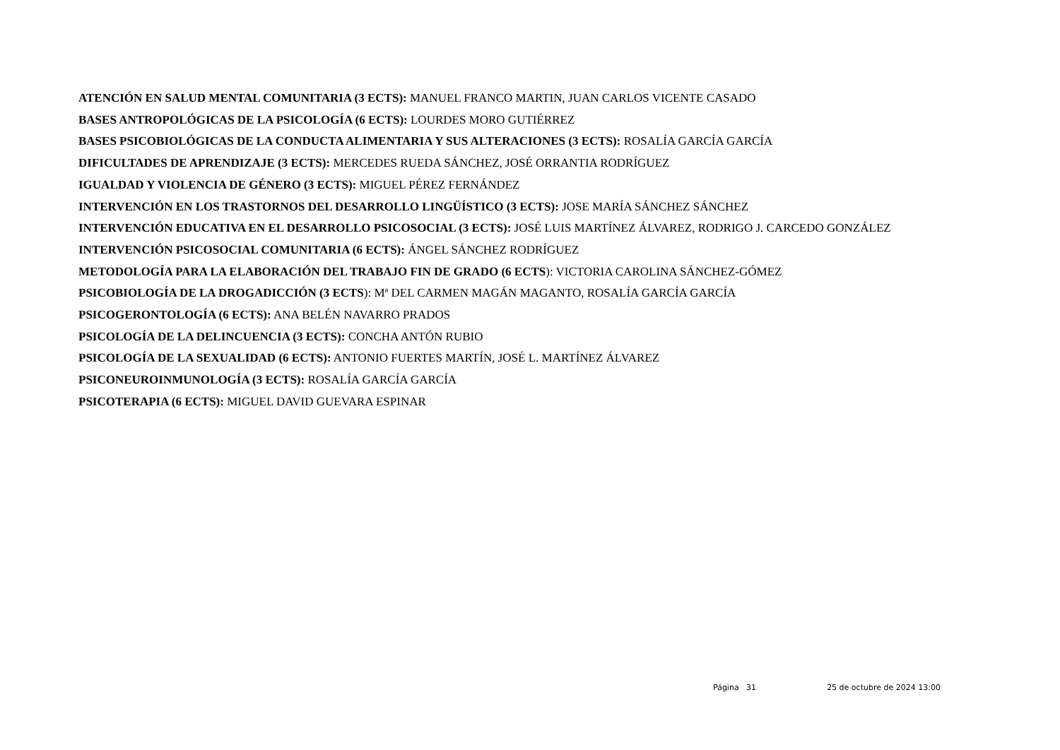ATENCIÓN EN SALUD MENTAL COMUNITARIA (3 ECTS): MANUEL FRANCO MARTIN, JUAN CARLOS VICENTE CASADO
BASES ANTROPOLÓGICAS DE LA PSICOLOGÍA (6 ECTS): LOURDES MORO GUTIÉRREZ
BASES PSICOBIOLÓGICAS DE LA CONDUCTA ALIMENTARIA Y SUS ALTERACIONES (3 ECTS): ROSALÍA GARCÍA GARCÍA
DIFICULTADES DE APRENDIZAJE (3 ECTS): MERCEDES RUEDA SÁNCHEZ, JOSÉ ORRANTIA RODRÍGUEZ
IGUALDAD Y VIOLENCIA DE GÉNERO (3 ECTS): MIGUEL PÉREZ FERNÁNDEZ
INTERVENCIÓN EN LOS TRASTORNOS DEL DESARROLLO LINGÜÍSTICO (3 ECTS): JOSE MARÍA SÁNCHEZ SÁNCHEZ
INTERVENCIÓN EDUCATIVA EN EL DESARROLLO PSICOSOCIAL (3 ECTS): JOSÉ LUIS MARTÍNEZ ÁLVAREZ, RODRIGO J. CARCEDO GONZÁLEZ
INTERVENCIÓN PSICOSOCIAL COMUNITARIA (6 ECTS): ÁNGEL SÁNCHEZ RODRÍGUEZ
METODOLOGÍA PARA LA ELABORACIÓN DEL TRABAJO FIN DE GRADO (6 ECTS): VICTORIA CAROLINA SÁNCHEZ-GÓMEZ
PSICOBIOLOGÍA DE LA DROGADICCIÓN (3 ECTS): Mª DEL CARMEN MAGÁN MAGANTO, ROSALÍA GARCÍA GARCÍA
PSICOGERONTOLOGÍA (6 ECTS): ANA BELÉN NAVARRO PRADOS
PSICOLOGÍA DE LA DELINCUENCIA (3 ECTS): CONCHA ANTÓN RUBIO
PSICOLOGÍA DE LA SEXUALIDAD (6 ECTS): ANTONIO FUERTES MARTÍN, JOSÉ L. MARTÍNEZ ÁLVAREZ
PSICONEUROINMUNOLOGÍA (3 ECTS): ROSALÍA GARCÍA GARCÍA
PSICOTERAPIA (6 ECTS): MIGUEL DAVID GUEVARA ESPINAR
Página 31 25 de octubre de 2024 13:00